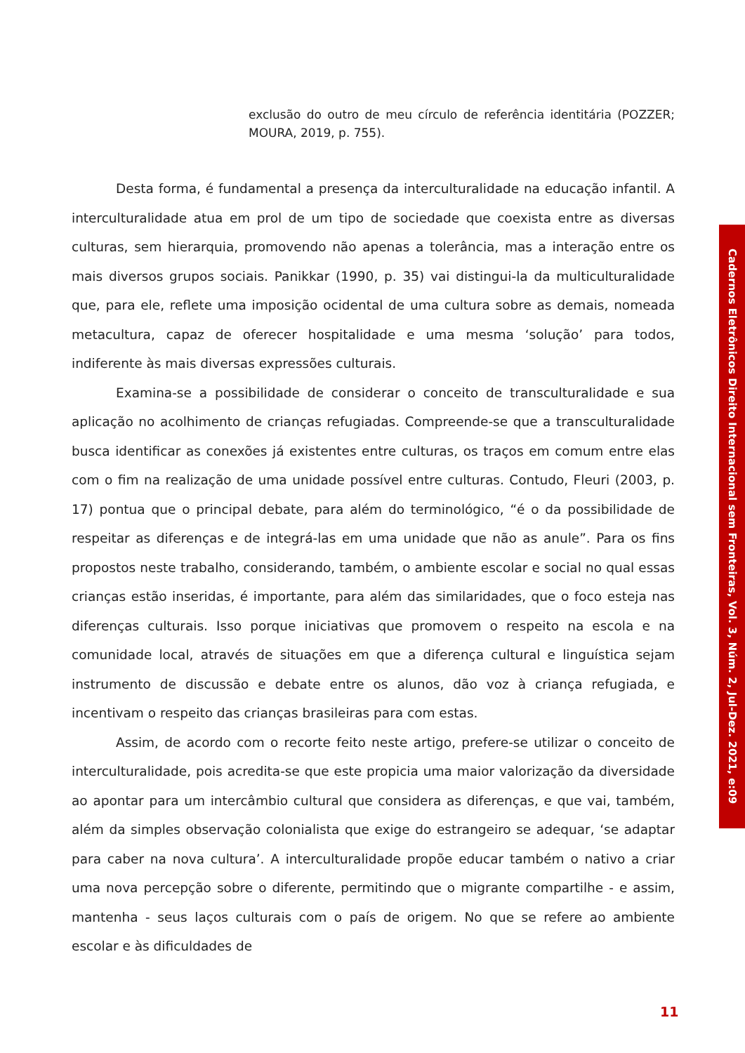exclusão do outro de meu círculo de referência identitária (POZZER; MOURA, 2019, p. 755).
Desta forma, é fundamental a presença da interculturalidade na educação infantil. A interculturalidade atua em prol de um tipo de sociedade que coexista entre as diversas culturas, sem hierarquia, promovendo não apenas a tolerância, mas a interação entre os mais diversos grupos sociais. Panikkar (1990, p. 35) vai distingui-la da multiculturalidade que, para ele, reflete uma imposição ocidental de uma cultura sobre as demais, nomeada metacultura, capaz de oferecer hospitalidade e uma mesma ‘solução’ para todos, indiferente às mais diversas expressões culturais.
Examina-se a possibilidade de considerar o conceito de transculturalidade e sua aplicação no acolhimento de crianças refugiadas. Compreende-se que a transculturalidade busca identificar as conexões já existentes entre culturas, os traços em comum entre elas com o fim na realização de uma unidade possível entre culturas. Contudo, Fleuri (2003, p. 17) pontua que o principal debate, para além do terminológico, “é o da possibilidade de respeitar as diferenças e de integrá-las em uma unidade que não as anule”. Para os fins propostos neste trabalho, considerando, também, o ambiente escolar e social no qual essas crianças estão inseridas, é importante, para além das similaridades, que o foco esteja nas diferenças culturais. Isso porque iniciativas que promovem o respeito na escola e na comunidade local, através de situações em que a diferença cultural e linguística sejam instrumento de discussão e debate entre os alunos, dão voz à criança refugiada, e incentivam o respeito das crianças brasileiras para com estas.
Assim, de acordo com o recorte feito neste artigo, prefere-se utilizar o conceito de interculturalidade, pois acredita-se que este propicia uma maior valorização da diversidade ao apontar para um intercâmbio cultural que considera as diferenças, e que vai, também, além da simples observação colonialista que exige do estrangeiro se adequar, ‘se adaptar para caber na nova cultura’. A interculturalidade propõe educar também o nativo a criar uma nova percepção sobre o diferente, permitindo que o migrante compartilhe - e assim, mantenha - seus laços culturais com o país de origem. No que se refere ao ambiente escolar e às dificuldades de
Cadernos Eletrônicos Direito Internacional sem Fronteiras, Vol. 3, Núm. 2, Jul-Dez. 2021, e:09
11